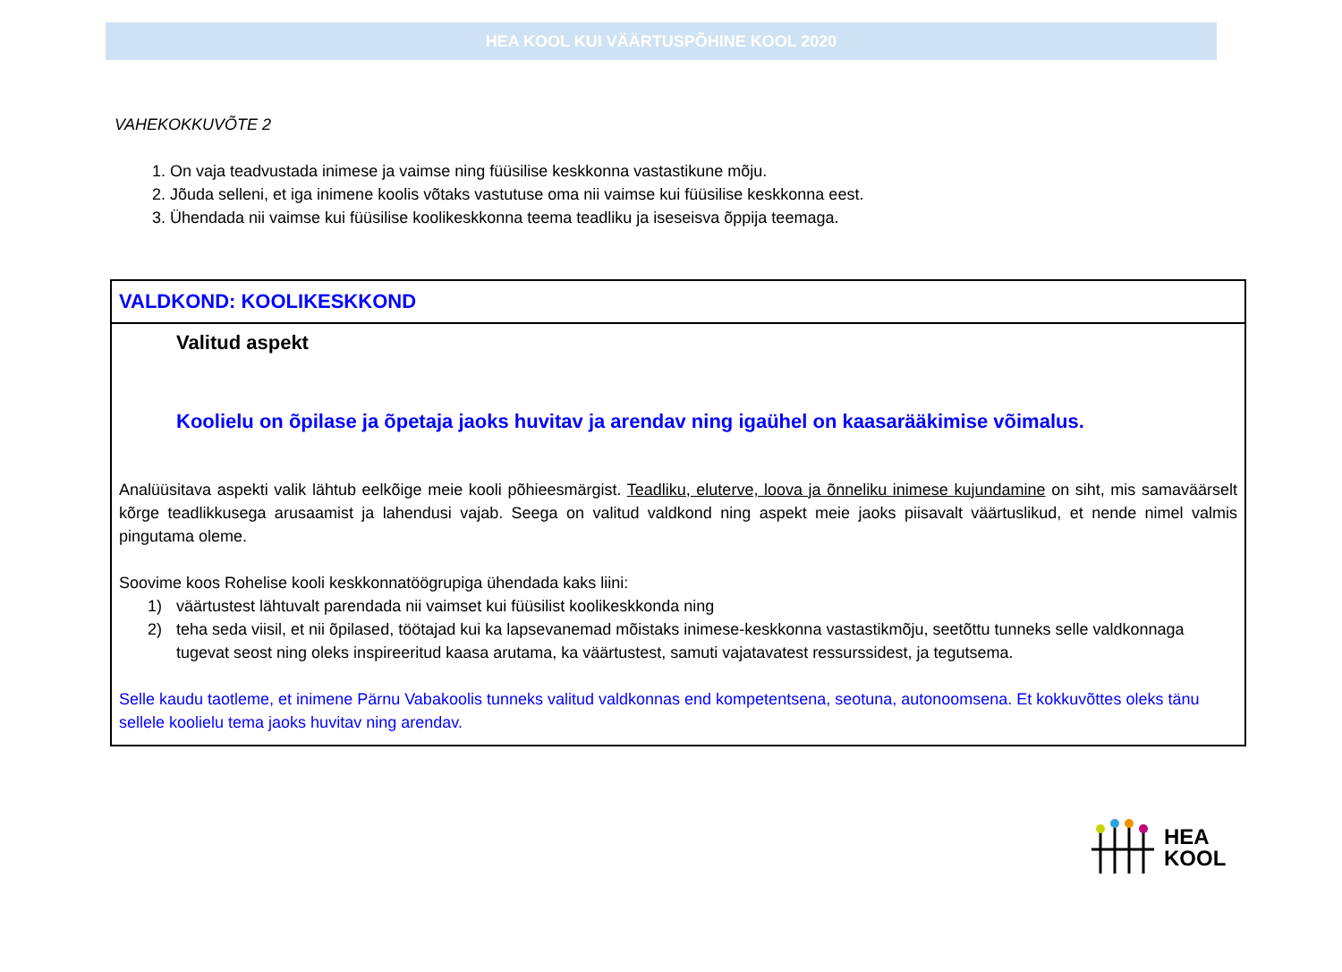HEA KOOL KUI VÄÄRTUSPÕHINE KOOL 2020
VAHEKOKKUVÕTE 2
1. On vaja teadvustada inimese ja vaimse ning füüsilise keskkonna vastastikune mõju.
2. Jõuda selleni, et iga inimene koolis võtaks vastutuse oma nii vaimse kui füüsilise keskkonna eest.
3. Ühendada nii vaimse kui füüsilise koolikeskkonna teema teadliku ja iseseisva õppija teemaga.
VALDKOND: KOOLIKESKKOND
Valitud aspekt
Koolielu on õpilase ja õpetaja jaoks huvitav ja arendav ning igaühel on kaasarääkimise võimalus.
Analüüsitava aspekti valik lähtub eelkõige meie kooli põhieesmärgist. Teadliku, eluterve, loova ja õnneliku inimese kujundamine on siht, mis samaväärselt kõrge teadlikkusega arusaamist ja lahendusi vajab. Seega on valitud valdkond ning aspekt meie jaoks piisavalt väärtuslikud, et nende nimel valmis pingutama oleme.
Soovime koos Rohelise kooli keskkonnatöögrupiga ühendada kaks liini:
1) väärtustest lähtuvalt parendada nii vaimset kui füüsilist koolikeskkonda ning
2) teha seda viisil, et nii õpilased, töötajad kui ka lapsevanemad mõistaks inimese-keskkonna vastastikmõju, seetõttu tunneks selle valdkonnaga tugevat seost ning oleks inspireeritud kaasa arutama, ka väärtustest, samuti vajatavatest ressurssidest, ja tegutsema.
Selle kaudu taotleme, et inimene Pärnu Vabakoolis tunneks valitud valdkonnas end kompetentsena, seotuna, autonoomsena. Et kokkuvõttes oleks tänu sellele koolielu tema jaoks huvitav ning arendav.
HEA
KOOL